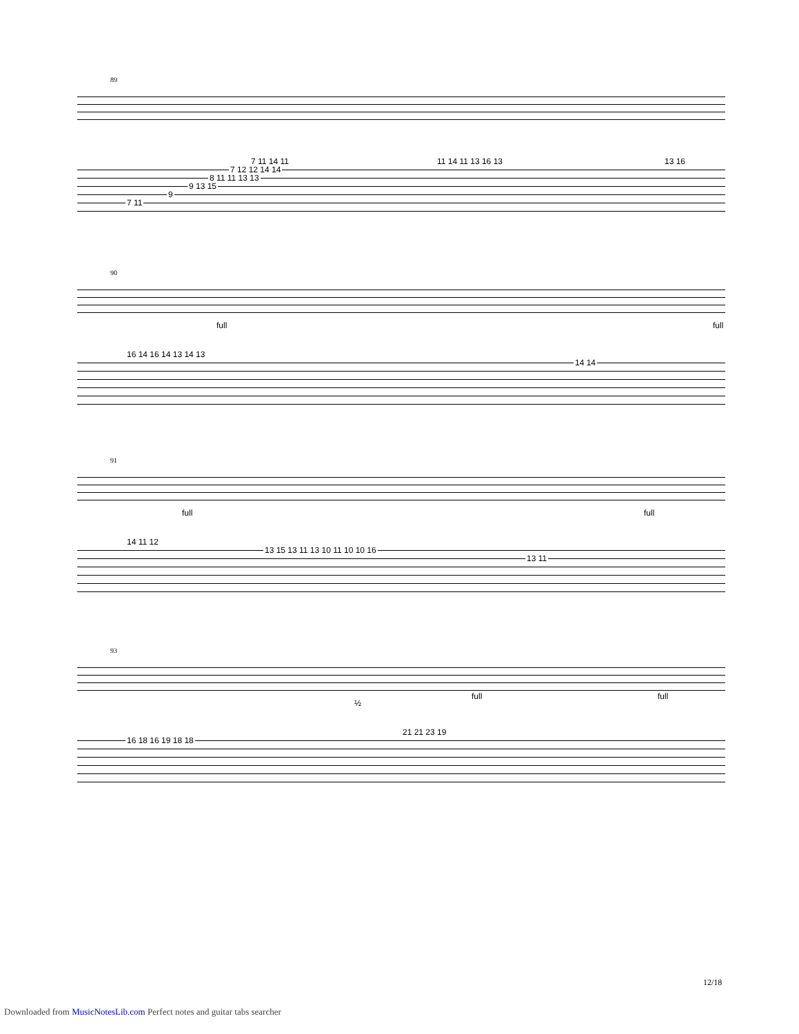89
7 11 14 11 11 14 11 13 16 13 13 16
7 12 12 14 14
8 11 11 13 13
9 13 15
9
7 11
90
full full
16 14 16 14 13 14 13
14 14
91
full full
14 11 12
13 15 13 11 13 10 11 10 10 16
13 11
93
½
full full
21 21 23 19
16 18 16 19 18 18
12/18
Downloaded from MusicNotesLib.com Perfect notes and guitar tabs searcher